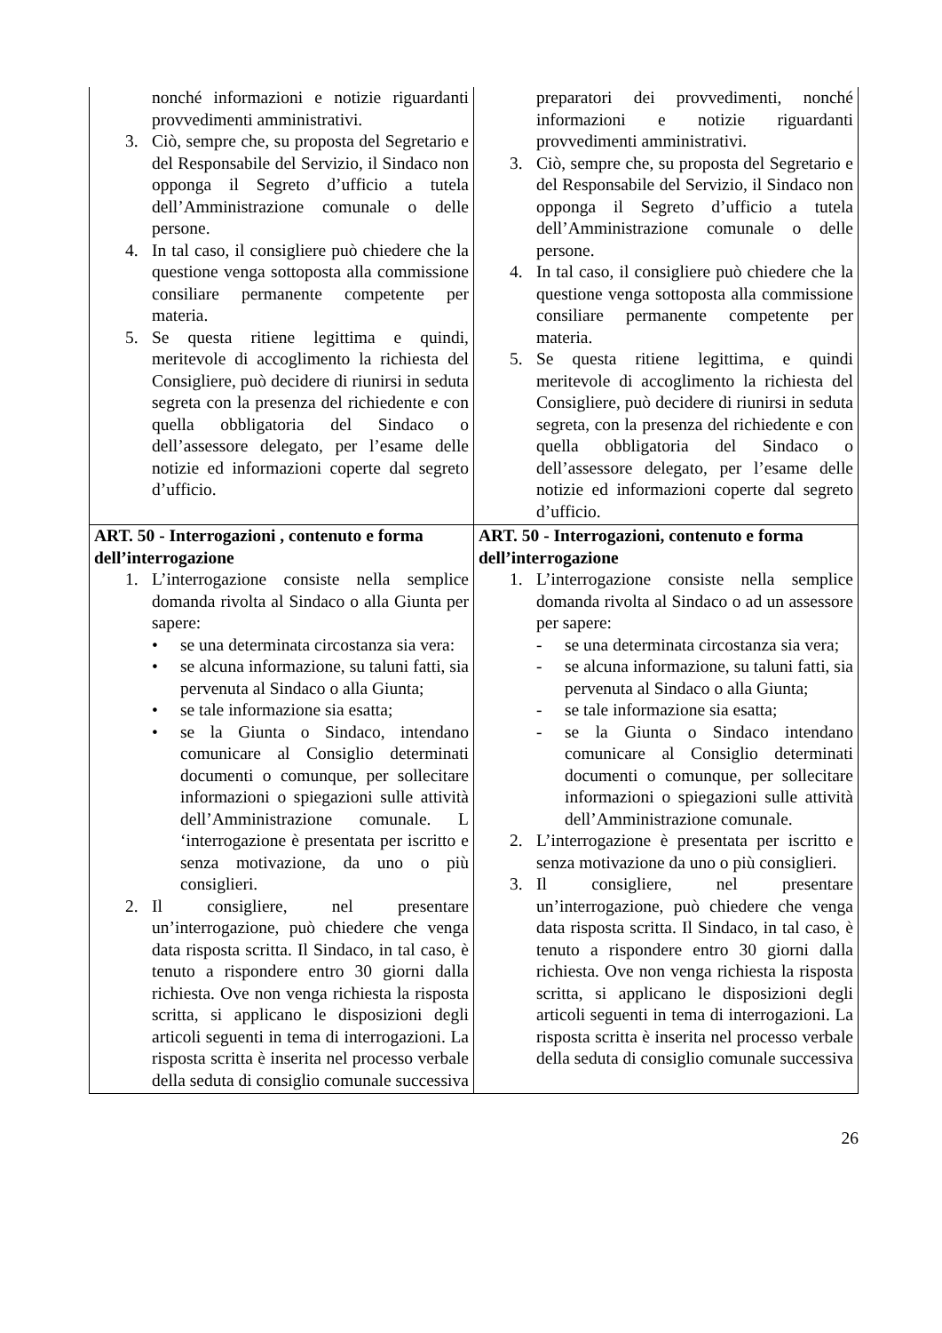| nonché informazioni e notizie riguardanti provvedimenti amministrativi. 3. Ciò, sempre che, su proposta del Segretario e del Responsabile del Servizio, il Sindaco non opponga il Segreto d’ufficio a tutela dell’Amministrazione comunale o delle persone. 4. In tal caso, il consigliere può chiedere che la questione venga sottoposta alla commissione consiliare permanente competente per materia. 5. Se questa ritiene legittima e quindi, meritevole di accoglimento la richiesta del Consigliere, può decidere di riunirsi in seduta segreta con la presenza del richiedente e con quella obbligatoria del Sindaco o dell’assessore delegato, per l’esame delle notizie ed informazioni coperte dal segreto d’ufficio. | preparatori dei provvedimenti, nonché informazioni e notizie riguardanti provvedimenti amministrativi. 3. Ciò, sempre che, su proposta del Segretario e del Responsabile del Servizio, il Sindaco non opponga il Segreto d’ufficio a tutela dell’Amministrazione comunale o delle persone. 4. In tal caso, il consigliere può chiedere che la questione venga sottoposta alla commissione consiliare permanente competente per materia. 5. Se questa ritiene legittima, e quindi meritevole di accoglimento la richiesta del Consigliere, può decidere di riunirsi in seduta segreta, con la presenza del richiedente e con quella obbligatoria del Sindaco o dell’assessore delegato, per l’esame delle notizie ed informazioni coperte dal segreto d’ufficio. |
| ART. 50 - Interrogazioni , contenuto e forma dell’interrogazione 1. L’interrogazione consiste nella semplice domanda rivolta al Sindaco o alla Giunta per sapere: • se una determinata circostanza sia vera: • se alcuna informazione, su taluni fatti, sia pervenuta al Sindaco o alla Giunta; • se tale informazione sia esatta; • se la Giunta o Sindaco, intendano comunicare al Consiglio determinati documenti o comunque, per sollecitare informazioni o spiegazioni sulle attività dell’Amministrazione comunale. L ‘interrogazione è presentata per iscritto e senza motivazione, da uno o più consiglieri. 2. Il consigliere, nel presentare un’interrogazione, può chiedere che venga data risposta scritta. Il Sindaco, in tal caso, è tenuto a rispondere entro 30 giorni dalla richiesta. Ove non venga richiesta la risposta scritta, si applicano le disposizioni degli articoli seguenti in tema di interrogazioni. La risposta scritta è inserita nel processo verbale della seduta di consiglio comunale successiva | ART. 50 - Interrogazioni, contenuto e forma dell’interrogazione 1. L’interrogazione consiste nella semplice domanda rivolta al Sindaco o ad un assessore per sapere: - se una determinata circostanza sia vera; - se alcuna informazione, su taluni fatti, sia pervenuta al Sindaco o alla Giunta; - se tale informazione sia esatta; - se la Giunta o Sindaco intendano comunicare al Consiglio determinati documenti o comunque, per sollecitare informazioni o spiegazioni sulle attività dell’Amministrazione comunale. 2. L’interrogazione è presentata per iscritto e senza motivazione da uno o più consiglieri. 3. Il consigliere, nel presentare un’interrogazione, può chiedere che venga data risposta scritta. Il Sindaco, in tal caso, è tenuto a rispondere entro 30 giorni dalla richiesta. Ove non venga richiesta la risposta scritta, si applicano le disposizioni degli articoli seguenti in tema di interrogazioni. La risposta scritta è inserita nel processo verbale della seduta di consiglio comunale successiva |
26